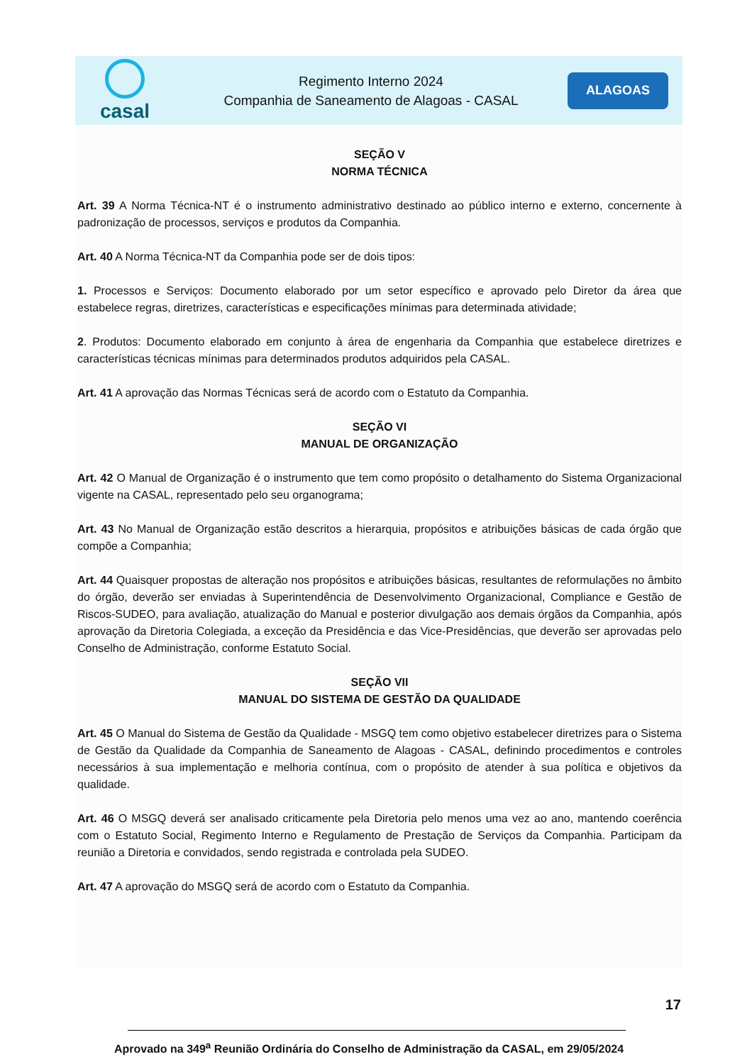casal
Regimento Interno 2024
Companhia de Saneamento de Alagoas - CASAL
ALAGOAS
SEÇÃO V
NORMA TÉCNICA
Art. 39 A Norma Técnica-NT é o instrumento administrativo destinado ao público interno e externo, concernente à padronização de processos, serviços e produtos da Companhia.
Art. 40 A Norma Técnica-NT da Companhia pode ser de dois tipos:
1. Processos e Serviços: Documento elaborado por um setor específico e aprovado pelo Diretor da área que estabelece regras, diretrizes, características e especificações mínimas para determinada atividade;
2. Produtos: Documento elaborado em conjunto à área de engenharia da Companhia que estabelece diretrizes e características técnicas mínimas para determinados produtos adquiridos pela CASAL.
Art. 41 A aprovação das Normas Técnicas será de acordo com o Estatuto da Companhia.
SEÇÃO VI
MANUAL DE ORGANIZAÇÃO
Art. 42 O Manual de Organização é o instrumento que tem como propósito o detalhamento do Sistema Organizacional vigente na CASAL, representado pelo seu organograma;
Art. 43 No Manual de Organização estão descritos a hierarquia, propósitos e atribuições básicas de cada órgão que compõe a Companhia;
Art. 44 Quaisquer propostas de alteração nos propósitos e atribuições básicas, resultantes de reformulações no âmbito do órgão, deverão ser enviadas à Superintendência de Desenvolvimento Organizacional, Compliance e Gestão de Riscos-SUDEO, para avaliação, atualização do Manual e posterior divulgação aos demais órgãos da Companhia, após aprovação da Diretoria Colegiada, a exceção da Presidência e das Vice-Presidências, que deverão ser aprovadas pelo Conselho de Administração, conforme Estatuto Social.
SEÇÃO VII
MANUAL DO SISTEMA DE GESTÃO DA QUALIDADE
Art. 45 O Manual do Sistema de Gestão da Qualidade - MSGQ tem como objetivo estabelecer diretrizes para o Sistema de Gestão da Qualidade da Companhia de Saneamento de Alagoas - CASAL, definindo procedimentos e controles necessários à sua implementação e melhoria contínua, com o propósito de atender à sua política e objetivos da qualidade.
Art. 46 O MSGQ deverá ser analisado criticamente pela Diretoria pelo menos uma vez ao ano, mantendo coerência com o Estatuto Social, Regimento Interno e Regulamento de Prestação de Serviços da Companhia. Participam da reunião a Diretoria e convidados, sendo registrada e controlada pela SUDEO.
Art. 47 A aprovação do MSGQ será de acordo com o Estatuto da Companhia.
17
Aprovado na 349<sup>a</sup> Reunião Ordinária do Conselho de Administração da CASAL, em 29/05/2024